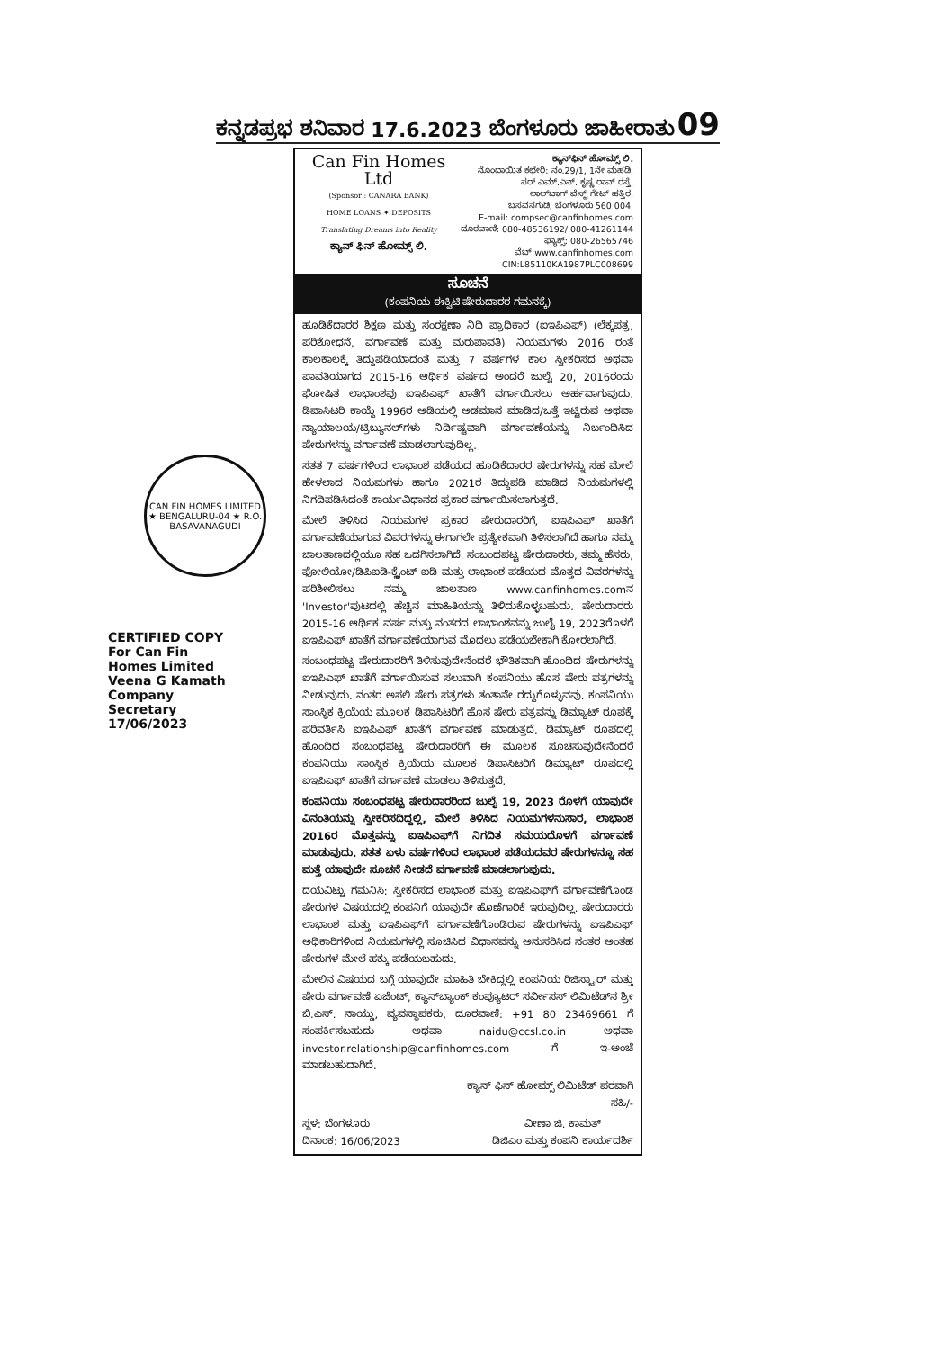ಕನ್ನಡಪ್ರಭ ಶನಿವಾರ 17.6.2023 ಬೆಂಗಳೂರು ಜಾಹೀರಾತು 09
CAN FIN HOMES LIMITED ★ BENGALURU-04 ★ R.O. BASAVANAGUDI
CERTIFIED COPY
For Can Fin Homes Limited
Veena G Kamath
Company Secretary
17/06/2023
Can Fin Homes Ltd
(Sponsor : CANARA BANK)
HOME LOANS ✦ DEPOSITS
Translating Dreams into Reality
ಕ್ಯಾನ್ ಫಿನ್ ಹೋಮ್ಸ್ ಲಿ.
ಕ್ಯಾನ್‌ಫಿನ್ ಹೋಮ್ಸ್ ಲಿ.
ನೊಂದಾಯಿತ ಕಛೇರಿ: ನಂ.29/1, 1ನೇ ಮಹಡಿ,
ಸರ್ ಎಮ್.ಎನ್. ಕೃಷ್ಣ ರಾವ್ ರಸ್ತೆ,
ಲಾಲ್‌ಬಾಗ್ ವೆಸ್ಟ್ ಗೇಟ್ ಹತ್ತಿರ,
ಬಸವನಗುಡಿ, ಬೆಂಗಳೂರು 560 004.
E-mail: compsec@canfinhomes.com
ದೂರವಾಣಿ: 080-48536192/ 080-41261144
ಫ್ಯಾಕ್ಸ್: 080-26565746
ವೆಬ್:www.canfinhomes.com
CIN:L85110KA1987PLC008699
ಸೂಚನೆ
(ಕಂಪನಿಯ ಈಕ್ವಿಟಿ ಷೇರುದಾರರ ಗಮನಕ್ಕೆ)
ಹೂಡಿಕೆದಾರರ ಶಿಕ್ಷಣ ಮತ್ತು ಸಂರಕ್ಷಣಾ ನಿಧಿ ಪ್ರಾಧಿಕಾರ (ಐಇಪಿಎಫ್) (ಲೆಕ್ಕಪತ್ರ, ಪರಿಶೋಧನೆ, ವರ್ಗಾವಣೆ ಮತ್ತು ಮರುಪಾವತಿ) ನಿಯಮಗಳು 2016 ರಂತೆ ಕಾಲಕಾಲಕ್ಕೆ ತಿದ್ದುಪಡಿಯಾದಂತೆ ಮತ್ತು 7 ವರ್ಷಗಳ ಕಾಲ ಸ್ವೀಕರಿಸದ ಅಥವಾ ಪಾವತಿಯಾಗದ 2015-16 ಆರ್ಥಿಕ ವರ್ಷದ ಅಂದರೆ ಜುಲೈ 20, 2016ರಂದು ಘೋಷಿತ ಲಾಭಾಂಶವು ಐಇಪಿಎಫ್ ಖಾತೆಗೆ ವರ್ಗಾಯಿಸಲು ಅರ್ಹವಾಗುವುದು. ಡಿಪಾಸಿಟರಿ ಕಾಯ್ದೆ 1996ರ ಅಡಿಯಲ್ಲಿ ಅಡಮಾನ ಮಾಡಿದ/ಒತ್ತೆ ಇಟ್ಟಿರುವ ಅಥವಾ ನ್ಯಾಯಾಲಯ/ಟ್ರಿಬ್ಯುನಲ್‌ಗಳು ನಿರ್ದಿಷ್ಟವಾಗಿ ವರ್ಗಾವಣೆಯನ್ನು ನಿರ್ಬಂಧಿಸಿದ ಷೇರುಗಳನ್ನು ವರ್ಗಾವಣೆ ಮಾಡಲಾಗುವುದಿಲ್ಲ.
ಸತತ 7 ವರ್ಷಗಳಿಂದ ಲಾಭಾಂಶ ಪಡೆಯದ ಹೂಡಿಕೆದಾರರ ಷೇರುಗಳನ್ನು ಸಹ ಮೇಲೆ ಹೇಳಲಾದ ನಿಯಮಗಳು ಹಾಗೂ 2021ರ ತಿದ್ದುಪಡಿ ಮಾಡಿದ ನಿಯಮಗಳಲ್ಲಿ ನಿಗದಿಪಡಿಸಿದಂತೆ ಕಾರ್ಯವಿಧಾನದ ಪ್ರಕಾರ ವರ್ಗಾಯಿಸಲಾಗುತ್ತದೆ.
ಮೇಲೆ ತಿಳಿಸಿದ ನಿಯಮಗಳ ಪ್ರಕಾರ ಷೇರುದಾರರಿಗೆ, ಐಇಪಿಎಫ್ ಖಾತೆಗೆ ವರ್ಗಾವಣೆಯಾಗುವ ವಿವರಗಳನ್ನು ಈಗಾಗಲೇ ಪ್ರತ್ಯೇಕವಾಗಿ ತಿಳಿಸಲಾಗಿದೆ ಹಾಗೂ ನಮ್ಮ ಜಾಲತಾಣದಲ್ಲಿಯೂ ಸಹ ಒದಗಿಸಲಾಗಿದೆ. ಸಂಬಂಧಪಟ್ಟ ಷೇರುದಾರರು, ತಮ್ಮ ಹೆಸರು, ಫೋಲಿಯೋ/ಡಿಪಿಐಡಿ-ಕ್ಲೈಂಟ್ ಐಡಿ ಮತ್ತು ಲಾಭಾಂಶ ಪಡೆಯದ ಮೊತ್ತದ ವಿವರಗಳನ್ನು ಪರಿಶೀಲಿಸಲು ನಮ್ಮ ಜಾಲತಾಣ www.canfinhomes.comನ 'Investor'ಪುಟದಲ್ಲಿ ಹೆಚ್ಚಿನ ಮಾಹಿತಿಯನ್ನು ತಿಳಿದುಕೊಳ್ಳಬಹುದು. ಷೇರುದಾರರು 2015-16 ಆರ್ಥಿಕ ವರ್ಷ ಮತ್ತು ನಂತರದ ಲಾಭಾಂಶವನ್ನು ಜುಲೈ 19, 2023ರೊಳಗೆ ಐಇಪಿಎಫ್ ಖಾತೆಗೆ ವರ್ಗಾವಣೆಯಾಗುವ ಮೊದಲು ಪಡೆಯಬೇಕಾಗಿ ಕೋರಲಾಗಿದೆ.
ಸಂಬಂಧಪಟ್ಟ ಷೇರುದಾರರಿಗೆ ತಿಳಿಸುವುದೇನೆಂದರೆ ಭೌತಿಕವಾಗಿ ಹೊಂದಿದ ಷೇರುಗಳನ್ನು ಐಇಪಿಎಫ್ ಖಾತೆಗೆ ವರ್ಗಾಯಿಸುವ ಸಲುವಾಗಿ ಕಂಪನಿಯು ಹೊಸ ಷೇರು ಪತ್ರಗಳನ್ನು ನೀಡುವುದು. ನಂತರ ಅಸಲಿ ಷೇರು ಪತ್ರಗಳು ತಂತಾನೇ ರದ್ದುಗೊಳ್ಳುವವು. ಕಂಪನಿಯು ಸಾಂಸ್ಥಿಕ ಕ್ರಿಯೆಯ ಮೂಲಕ ಡಿಪಾಸಿಟರಿಗೆ ಹೊಸ ಷೇರು ಪತ್ರವನ್ನು ಡಿಮ್ಯಾಟ್ ರೂಪಕ್ಕೆ ಪರಿವರ್ತಿಸಿ ಐಇಪಿಎಫ್ ಖಾತೆಗೆ ವರ್ಗಾವಣೆ ಮಾಡುತ್ತದೆ. ಡಿಮ್ಯಾಟ್ ರೂಪದಲ್ಲಿ ಹೊಂದಿದ ಸಂಬಂಧಪಟ್ಟ ಷೇರುದಾರರಿಗೆ ಈ ಮೂಲಕ ಸೂಚಿಸುವುದೇನೆಂದರೆ ಕಂಪನಿಯು ಸಾಂಸ್ಥಿಕ ಕ್ರಿಯೆಯ ಮೂಲಕ ಡಿಪಾಸಿಟರಿಗೆ ಡಿಮ್ಯಾಟ್ ರೂಪದಲ್ಲಿ ಐಇಪಿಎಫ್ ಖಾತೆಗೆ ವರ್ಗಾವಣೆ ಮಾಡಲು ತಿಳಿಸುತ್ತದೆ.
ಕಂಪನಿಯು ಸಂಬಂಧಪಟ್ಟ ಷೇರುದಾರರಿಂದ ಜುಲೈ 19, 2023 ರೊಳಗೆ ಯಾವುದೇ ವಿನಂತಿಯನ್ನು ಸ್ವೀಕರಿಸದಿದ್ದಲ್ಲಿ, ಮೇಲೆ ತಿಳಿಸಿದ ನಿಯಮಗಳನುಸಾರ, ಲಾಭಾಂಶ 2016ರ ಮೊತ್ತವನ್ನು ಐಇಪಿಎಫ್‌ಗೆ ನಿಗದಿತ ಸಮಯದೊಳಗೆ ವರ್ಗಾವಣೆ ಮಾಡುವುದು. ಸತತ ಏಳು ವರ್ಷಗಳಿಂದ ಲಾಭಾಂಶ ಪಡೆಯದವರ ಷೇರುಗಳನ್ನೂ ಸಹ ಮತ್ತೆ ಯಾವುದೇ ಸೂಚನೆ ನೀಡದೆ ವರ್ಗಾವಣೆ ಮಾಡಲಾಗುವುದು.
ದಯವಿಟ್ಟು ಗಮನಿಸಿ: ಸ್ವೀಕರಿಸದ ಲಾಭಾಂಶ ಮತ್ತು ಐಇಪಿಎಫ್‌ಗೆ ವರ್ಗಾವಣೆಗೊಂಡ ಷೇರುಗಳ ವಿಷಯದಲ್ಲಿ ಕಂಪನಿಗೆ ಯಾವುದೇ ಹೊಣೆಗಾರಿಕೆ ಇರುವುದಿಲ್ಲ. ಷೇರುದಾರರು ಲಾಭಾಂಶ ಮತ್ತು ಐಇಪಿಎಫ್‌ಗೆ ವರ್ಗಾವಣೆಗೊಂಡಿರುವ ಷೇರುಗಳನ್ನು ಐಇಪಿಎಫ್ ಅಧಿಕಾರಿಗಳಿಂದ ನಿಯಮಗಳಲ್ಲಿ ಸೂಚಿಸಿದ ವಿಧಾನವನ್ನು ಅನುಸರಿಸಿದ ನಂತರ ಅಂತಹ ಷೇರುಗಳ ಮೇಲೆ ಹಕ್ಕು ಪಡೆಯಬಹುದು.
ಮೇಲಿನ ವಿಷಯದ ಬಗ್ಗೆ ಯಾವುದೇ ಮಾಹಿತಿ ಬೇಕಿದ್ದಲ್ಲಿ ಕಂಪನಿಯ ರಿಜಿಸ್ಟ್ರಾರ್ ಮತ್ತು ಷೇರು ವರ್ಗಾವಣೆ ಏಜೆಂಟ್, ಕ್ಯಾನ್‌ಬ್ಯಾಂಕ್ ಕಂಪ್ಯೂಟರ್ ಸರ್ವೀಸಸ್ ಲಿಮಿಟೆಡ್‌ನ ಶ್ರೀ ಬಿ.ಎಸ್. ನಾಯ್ಡು, ವ್ಯವಸ್ಥಾಪಕರು, ದೂರವಾಣಿ: +91 80 23469661 ಗೆ ಸಂಪರ್ಕಿಸಬಹುದು ಅಥವಾ naidu@ccsl.co.in ಅಥವಾ investor.relationship@canfinhomes.com ಗೆ ಇ-ಅಂಚೆ ಮಾಡಬಹುದಾಗಿದೆ.
ಕ್ಯಾನ್ ಫಿನ್ ಹೋಮ್ಸ್ ಲಿಮಿಟೆಡ್ ಪರವಾಗಿ
ಸಹಿ/-
ಸ್ಥಳ: ಬೆಂಗಳೂರು
ದಿನಾಂಕ: 16/06/2023 ವೀಣಾ ಜಿ. ಕಾಮತ್
ಡಿಜಿಎಂ ಮತ್ತು ಕಂಪನಿ ಕಾರ್ಯದರ್ಶಿ